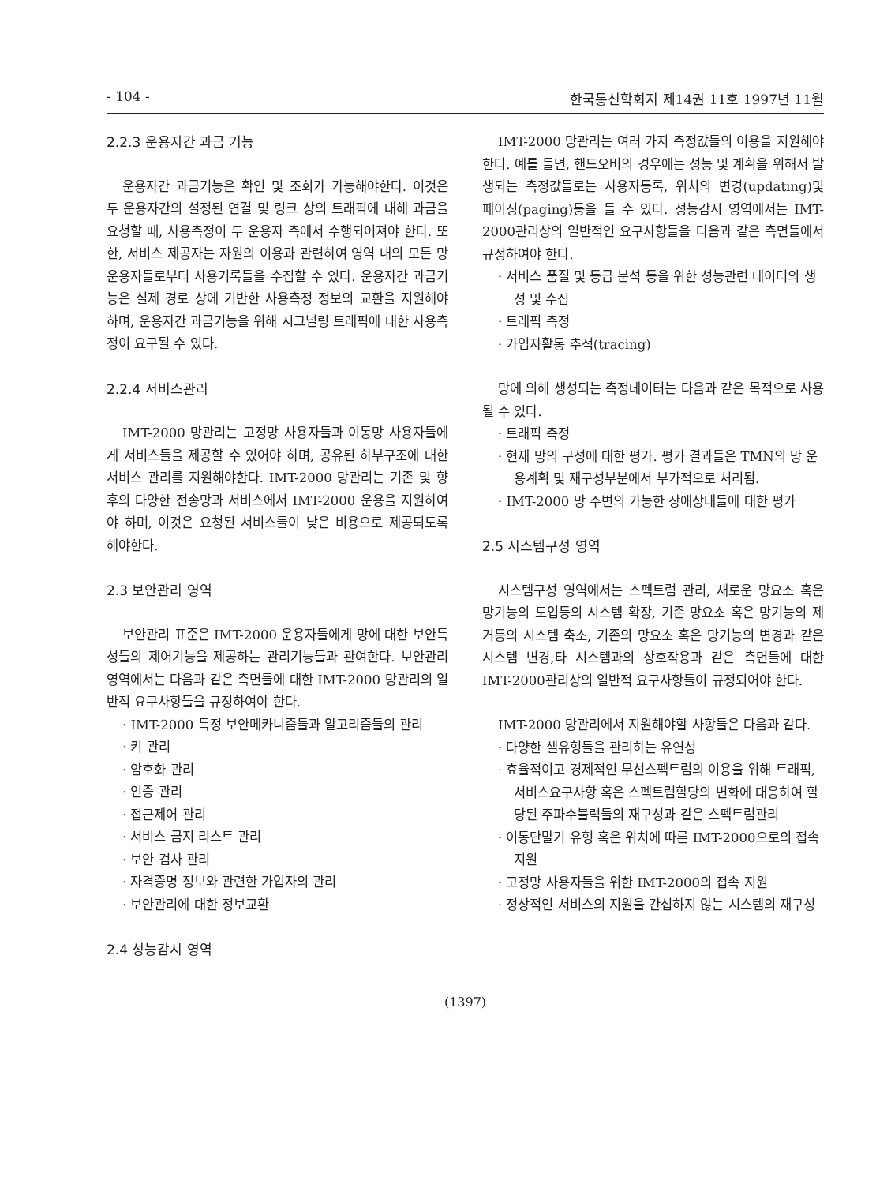- 104 - 한국통신학회지 제14권 11호 1997년 11월
2.2.3 운용자간 과금 기능
운용자간 과금기능은 확인 및 조회가 가능해야한다. 이것은 두 운용자간의 설정된 연결 및 링크 상의 트래픽에 대해 과금을 요청할 때, 사용측정이 두 운용자 측에서 수행되어져야 한다. 또한, 서비스 제공자는 자원의 이용과 관련하여 영역 내의 모든 망운용자들로부터 사용기록들을 수집할 수 있다. 운용자간 과금기능은 실제 경로 상에 기반한 사용측정 정보의 교환을 지원해야 하며, 운용자간 과금기능을 위해 시그널링 트래픽에 대한 사용측정이 요구될 수 있다.
2.2.4 서비스관리
IMT-2000 망관리는 고정망 사용자들과 이동망 사용자들에게 서비스들을 제공할 수 있어야 하며, 공유된 하부구조에 대한 서비스 관리를 지원해야한다. IMT-2000 망관리는 기존 및 향후의 다양한 전송망과 서비스에서 IMT-2000 운용을 지원하여야 하며, 이것은 요청된 서비스들이 낮은 비용으로 제공되도록 해야한다.
2.3 보안관리 영역
보안관리 표준은 IMT-2000 운용자들에게 망에 대한 보안특성들의 제어기능을 제공하는 관리기능들과 관여한다. 보안관리 영역에서는 다음과 같은 측면들에 대한 IMT-2000 망관리의 일반적 요구사항들을 규정하여야 한다.
· IMT-2000 특정 보안메카니즘들과 알고리즘들의 관리
· 키 관리
· 암호화 관리
· 인증 관리
· 접근제어 관리
· 서비스 금지 리스트 관리
· 보안 검사 관리
· 자격증명 정보와 관련한 가입자의 관리
· 보안관리에 대한 정보교환
2.4 성능감시 영역
IMT-2000 망관리는 여러 가지 측정값들의 이용을 지원해야한다. 예를 들면, 핸드오버의 경우에는 성능 및 계획을 위해서 발생되는 측정값들로는 사용자등록, 위치의 변경(updating)및 페이징(paging)등을 들 수 있다. 성능감시 영역에서는 IMT-2000관리상의 일반적인 요구사항들을 다음과 같은 측면들에서 규정하여야 한다.
· 서비스 품질 및 등급 분석 등을 위한 성능관련 데이터의 생성 및 수집
· 트래픽 측정
· 가입자활동 추적(tracing)
망에 의해 생성되는 측정데이터는 다음과 같은 목적으로 사용될 수 있다.
· 트래픽 측정
· 현재 망의 구성에 대한 평가. 평가 결과들은 TMN의 망 운용계획 및 재구성부분에서 부가적으로 처리됨.
· IMT-2000 망 주변의 가능한 장애상태들에 대한 평가
2.5 시스템구성 영역
시스템구성 영역에서는 스펙트럼 관리, 새로운 망요소 혹은 망기능의 도입등의 시스템 확장, 기존 망요소 혹은 망기능의 제거등의 시스템 축소, 기존의 망요소 혹은 망기능의 변경과 같은 시스템 변경,타 시스템과의 상호작용과 같은 측면들에 대한 IMT-2000관리상의 일반적 요구사항들이 규정되어야 한다.
IMT-2000 망관리에서 지원해야할 사항들은 다음과 같다.
· 다양한 셀유형들을 관리하는 유연성
· 효율적이고 경제적인 무선스펙트럼의 이용을 위해 트래픽, 서비스요구사항 혹은 스펙트럼할당의 변화에 대응하여 할당된 주파수블럭들의 재구성과 같은 스펙트럼관리
· 이동단말기 유형 혹은 위치에 따른 IMT-2000으로의 접속 지원
· 고정망 사용자들을 위한 IMT-2000의 접속 지원
· 정상적인 서비스의 지원을 간섭하지 않는 시스템의 재구성
(1397)